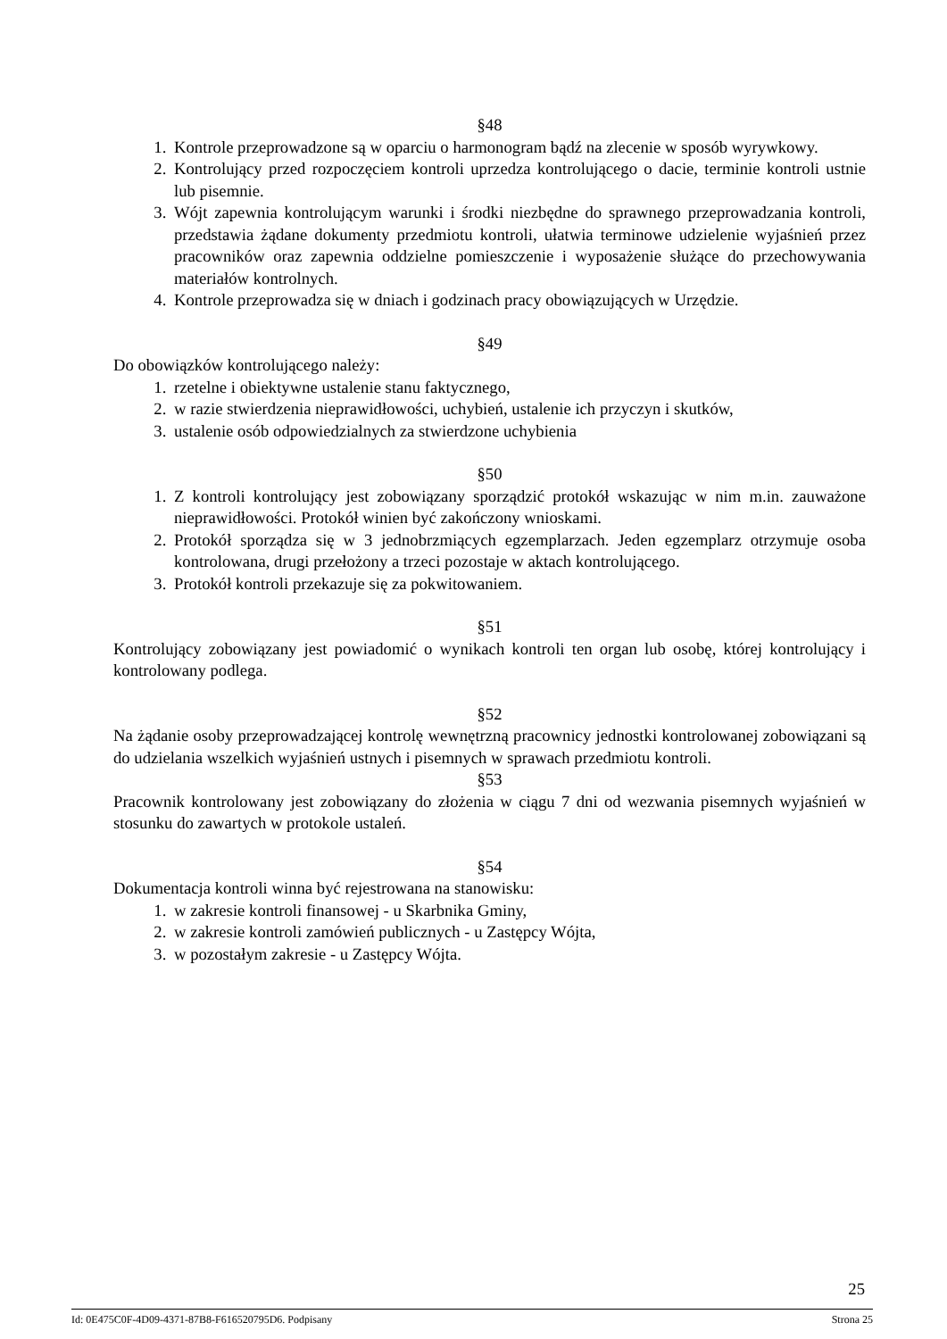§48
1. Kontrole przeprowadzone są w oparciu o harmonogram bądź na zlecenie w sposób wyrywkowy.
2. Kontrolujący przed rozpoczęciem kontroli uprzedza kontrolującego o dacie, terminie kontroli ustnie lub pisemnie.
3. Wójt zapewnia kontrolującym warunki i środki niezbędne do sprawnego przeprowadzania kontroli, przedstawia żądane dokumenty przedmiotu kontroli, ułatwia terminowe udzielenie wyjaśnień przez pracowników oraz zapewnia oddzielne pomieszczenie i wyposażenie służące do przechowywania materiałów kontrolnych.
4. Kontrole przeprowadza się w dniach i godzinach pracy obowiązujących w Urzędzie.
§49
Do obowiązków kontrolującego należy:
1. rzetelne i obiektywne ustalenie stanu faktycznego,
2. w razie stwierdzenia nieprawidłowości, uchybień, ustalenie ich przyczyn i skutków,
3. ustalenie osób odpowiedzialnych za stwierdzone uchybienia
§50
1. Z kontroli kontrolujący jest zobowiązany sporządzić protokół wskazując w nim m.in. zauważone nieprawidłowości. Protokół winien być zakończony wnioskami.
2. Protokół sporządza się w 3 jednobrzmiących egzemplarzach. Jeden egzemplarz otrzymuje osoba kontrolowana, drugi przełożony a trzeci pozostaje w aktach kontrolującego.
3. Protokół kontroli przekazuje się za pokwitowaniem.
§51
Kontrolujący zobowiązany jest powiadomić o wynikach kontroli ten organ lub osobę, której kontrolujący i kontrolowany podlega.
§52
Na żądanie osoby przeprowadzającej kontrolę wewnętrzną pracownicy jednostki kontrolowanej zobowiązani są do udzielania wszelkich wyjaśnień ustnych i pisemnych w sprawach przedmiotu kontroli.
§53
Pracownik kontrolowany jest zobowiązany do złożenia w ciągu 7 dni od wezwania pisemnych wyjaśnień w stosunku do zawartych w protokole ustaleń.
§54
Dokumentacja kontroli winna być rejestrowana na stanowisku:
1. w zakresie kontroli finansowej - u Skarbnika Gminy,
2. w zakresie kontroli zamówień publicznych - u Zastępcy Wójta,
3. w pozostałym zakresie - u Zastępcy Wójta.
25
Id: 0E475C0F-4D09-4371-87B8-F616520795D6. Podpisany Strona 25